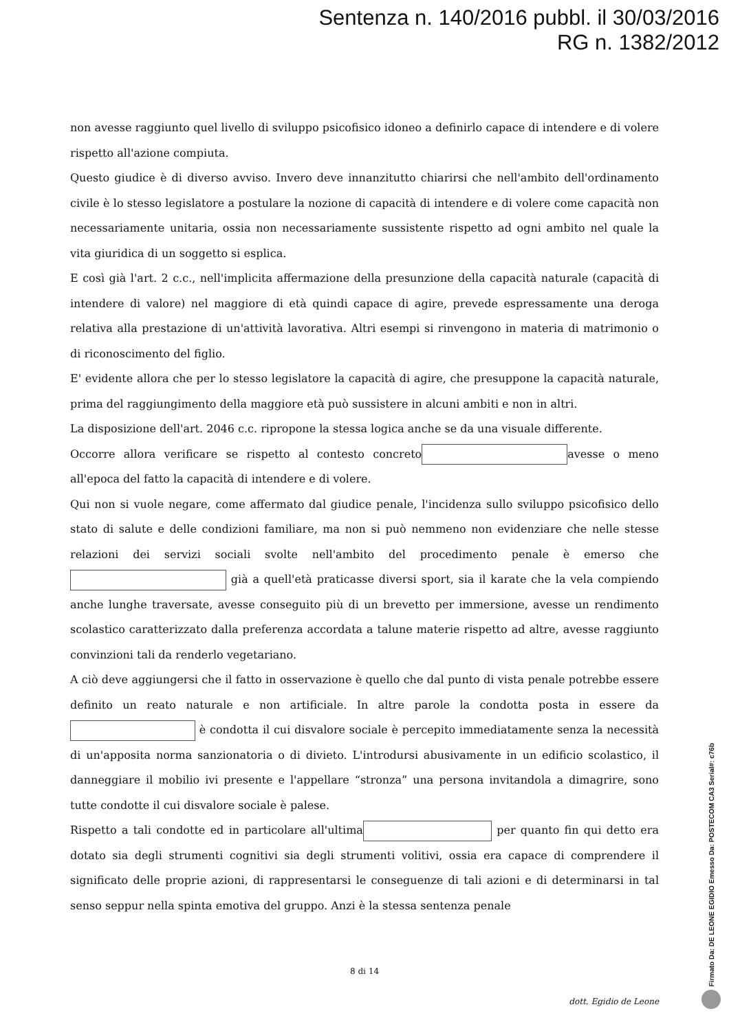Sentenza n. 140/2016 pubbl. il 30/03/2016
RG n. 1382/2012
non avesse raggiunto quel livello di sviluppo psicofisico idoneo a definirlo capace di intendere e di volere rispetto all'azione compiuta.
Questo giudice è di diverso avviso. Invero deve innanzitutto chiarirsi che nell'ambito dell'ordinamento civile è lo stesso legislatore a postulare la nozione di capacità di intendere e di volere come capacità non necessariamente unitaria, ossia non necessariamente sussistente rispetto ad ogni ambito nel quale la vita giuridica di un soggetto si esplica.
E così già l'art. 2 c.c., nell'implicita affermazione della presunzione della capacità naturale (capacità di intendere di valore) nel maggiore di età quindi capace di agire, prevede espressamente una deroga relativa alla prestazione di un'attività lavorativa. Altri esempi si rinvengono in materia di matrimonio o di riconoscimento del figlio.
E' evidente allora che per lo stesso legislatore la capacità di agire, che presuppone la capacità naturale, prima del raggiungimento della maggiore età può sussistere in alcuni ambiti e non in altri.
La disposizione dell'art. 2046 c.c. ripropone la stessa logica anche se da una visuale differente.
Occorre allora verificare se rispetto al contesto concreto avesse o meno all'epoca del fatto la capacità di intendere e di volere.
Qui non si vuole negare, come affermato dal giudice penale, l'incidenza sullo sviluppo psicofisico dello stato di salute e delle condizioni familiare, ma non si può nemmeno non evidenziare che nelle stesse relazioni dei servizi sociali svolte nell'ambito del procedimento penale è emerso che già a quell'età praticasse diversi sport, sia il karate che la vela compiendo anche lunghe traversate, avesse conseguito più di un brevetto per immersione, avesse un rendimento scolastico caratterizzato dalla preferenza accordata a talune materie rispetto ad altre, avesse raggiunto convinzioni tali da renderlo vegetariano.
A ciò deve aggiungersi che il fatto in osservazione è quello che dal punto di vista penale potrebbe essere definito un reato naturale e non artificiale. In altre parole la condotta posta in essere da è condotta il cui disvalore sociale è percepito immediatamente senza la necessità di un'apposita norma sanzionatoria o di divieto. L'introdursi abusivamente in un edificio scolastico, il danneggiare il mobilio ivi presente e l'appellare “stronza” una persona invitandola a dimagrire, sono tutte condotte il cui disvalore sociale è palese.
Rispetto a tali condotte ed in particolare all'ultima per quanto fin qui detto era dotato sia degli strumenti cognitivi sia degli strumenti volitivi, ossia era capace di comprendere il significato delle proprie azioni, di rappresentarsi le conseguenze di tali azioni e di determinarsi in tal senso seppur nella spinta emotiva del gruppo. Anzi è la stessa sentenza penale
8 di 14
dott. Egidio de Leone
Firmato Da: DE LEONE EGIDIO Emesso Da: POSTECOM CA3 Serial#: c76b